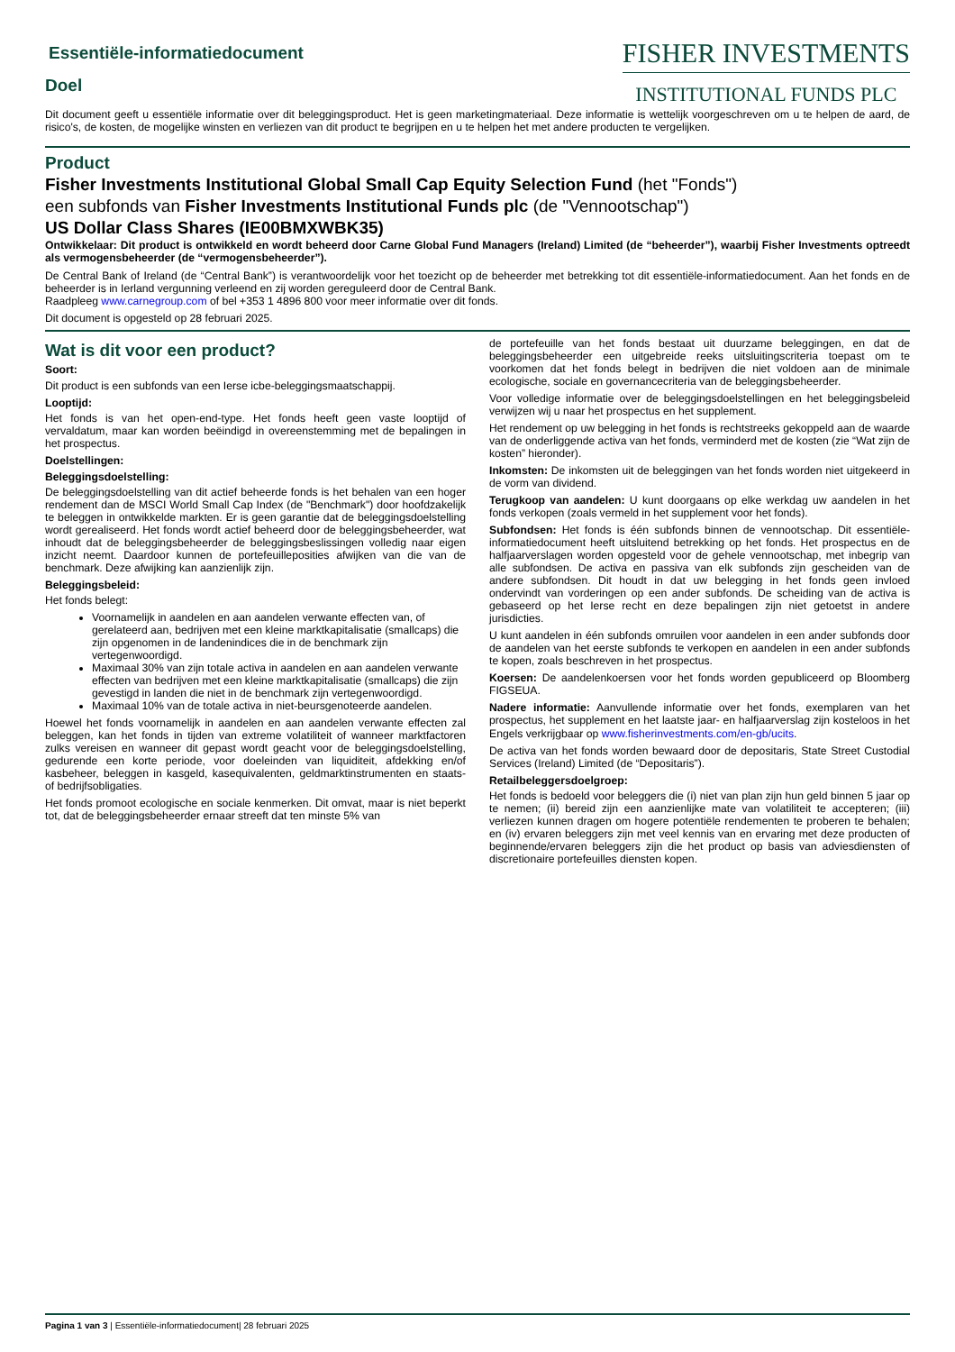Essentiële-informatiedocument
Doel
FISHER INVESTMENTS
INSTITUTIONAL FUNDS PLC
Dit document geeft u essentiële informatie over dit beleggingsproduct. Het is geen marketingmateriaal. Deze informatie is wettelijk voorgeschreven om u te helpen de aard, de risico's, de kosten, de mogelijke winsten en verliezen van dit product te begrijpen en u te helpen het met andere producten te vergelijken.
Product
Fisher Investments Institutional Global Small Cap Equity Selection Fund (het "Fonds")
een subfonds van Fisher Investments Institutional Funds plc (de "Vennootschap")
US Dollar Class Shares (IE00BMXWBK35)
Ontwikkelaar: Dit product is ontwikkeld en wordt beheerd door Carne Global Fund Managers (Ireland) Limited (de “beheerder”), waarbij Fisher Investments optreedt als vermogensbeheerder (de “vermogensbeheerder”).
De Central Bank of Ireland (de “Central Bank”) is verantwoordelijk voor het toezicht op de beheerder met betrekking tot dit essentiële-informatiedocument. Aan het fonds en de beheerder is in Ierland vergunning verleend en zij worden gereguleerd door de Central Bank.
Raadpleeg www.carnegroup.com of bel +353 1 4896 800 voor meer informatie over dit fonds.
Dit document is opgesteld op 28 februari 2025.
Wat is dit voor een product?
Soort:
Dit product is een subfonds van een Ierse icbe-beleggingsmaatschappij.
Looptijd:
Het fonds is van het open-end-type. Het fonds heeft geen vaste looptijd of vervaldatum, maar kan worden beëindigd in overeenstemming met de bepalingen in het prospectus.
Doelstellingen:
Beleggingsdoelstelling:
De beleggingsdoelstelling van dit actief beheerde fonds is het behalen van een hoger rendement dan de MSCI World Small Cap Index (de "Benchmark") door hoofdzakelijk te beleggen in ontwikkelde markten. Er is geen garantie dat de beleggingsdoelstelling wordt gerealiseerd. Het fonds wordt actief beheerd door de beleggingsbeheerder, wat inhoudt dat de beleggingsbeheerder de beleggingsbeslissingen volledig naar eigen inzicht neemt. Daardoor kunnen de portefeuilleposities afwijken van die van de benchmark. Deze afwijking kan aanzienlijk zijn.
Beleggingsbeleid:
Het fonds belegt:
Voornamelijk in aandelen en aan aandelen verwante effecten van, of gerelateerd aan, bedrijven met een kleine marktkapitalisatie (smallcaps) die zijn opgenomen in de landenindices die in de benchmark zijn vertegenwoordigd.
Maximaal 30% van zijn totale activa in aandelen en aan aandelen verwante effecten van bedrijven met een kleine marktkapitalisatie (smallcaps) die zijn gevestigd in landen die niet in de benchmark zijn vertegenwoordigd.
Maximaal 10% van de totale activa in niet-beursgenoteerde aandelen.
Hoewel het fonds voornamelijk in aandelen en aan aandelen verwante effecten zal beleggen, kan het fonds in tijden van extreme volatiliteit of wanneer marktfactoren zulks vereisen en wanneer dit gepast wordt geacht voor de beleggingsdoelstelling, gedurende een korte periode, voor doeleinden van liquiditeit, afdekking en/of kasbeheer, beleggen in kasgeld, kasequivalenten, geldmarktinstrumenten en staats- of bedrijfsobligaties.
Het fonds promoot ecologische en sociale kenmerken. Dit omvat, maar is niet beperkt tot, dat de beleggingsbeheerder ernaar streeft dat ten minste 5% van
de portefeuille van het fonds bestaat uit duurzame beleggingen, en dat de beleggingsbeheerder een uitgebreide reeks uitsluitingscriteria toepast om te voorkomen dat het fonds belegt in bedrijven die niet voldoen aan de minimale ecologische, sociale en governancecriteria van de beleggingsbeheerder.
Voor volledige informatie over de beleggingsdoelstellingen en het beleggingsbeleid verwijzen wij u naar het prospectus en het supplement.
Het rendement op uw belegging in het fonds is rechtstreeks gekoppeld aan de waarde van de onderliggende activa van het fonds, verminderd met de kosten (zie “Wat zijn de kosten” hieronder).
Inkomsten: De inkomsten uit de beleggingen van het fonds worden niet uitgekeerd in de vorm van dividend.
Terugkoop van aandelen: U kunt doorgaans op elke werkdag uw aandelen in het fonds verkopen (zoals vermeld in het supplement voor het fonds).
Subfondsen: Het fonds is één subfonds binnen de vennootschap. Dit essentiële-informatiedocument heeft uitsluitend betrekking op het fonds. Het prospectus en de halfjaarverslagen worden opgesteld voor de gehele vennootschap, met inbegrip van alle subfondsen. De activa en passiva van elk subfonds zijn gescheiden van de andere subfondsen. Dit houdt in dat uw belegging in het fonds geen invloed ondervindt van vorderingen op een ander subfonds. De scheiding van de activa is gebaseerd op het Ierse recht en deze bepalingen zijn niet getoetst in andere jurisdicties.
U kunt aandelen in één subfonds omruilen voor aandelen in een ander subfonds door de aandelen van het eerste subfonds te verkopen en aandelen in een ander subfonds te kopen, zoals beschreven in het prospectus.
Koersen: De aandelenkoersen voor het fonds worden gepubliceerd op Bloomberg FIGSEUA.
Nadere informatie: Aanvullende informatie over het fonds, exemplaren van het prospectus, het supplement en het laatste jaar- en halfjaarverslag zijn kosteloos in het Engels verkrijgbaar op www.fisherinvestments.com/en-gb/ucits.
De activa van het fonds worden bewaard door de depositaris, State Street Custodial Services (Ireland) Limited (de “Depositaris”).
Retailbeleggersdoelgroep:
Het fonds is bedoeld voor beleggers die (i) niet van plan zijn hun geld binnen 5 jaar op te nemen; (ii) bereid zijn een aanzienlijke mate van volatiliteit te accepteren; (iii) verliezen kunnen dragen om hogere potentiële rendementen te proberen te behalen; en (iv) ervaren beleggers zijn met veel kennis van en ervaring met deze producten of beginnende/ervaren beleggers zijn die het product op basis van adviesdiensten of discretionaire portefeuilles diensten kopen.
Pagina 1 van 3 | Essentiële-informatiedocument| 28 februari 2025